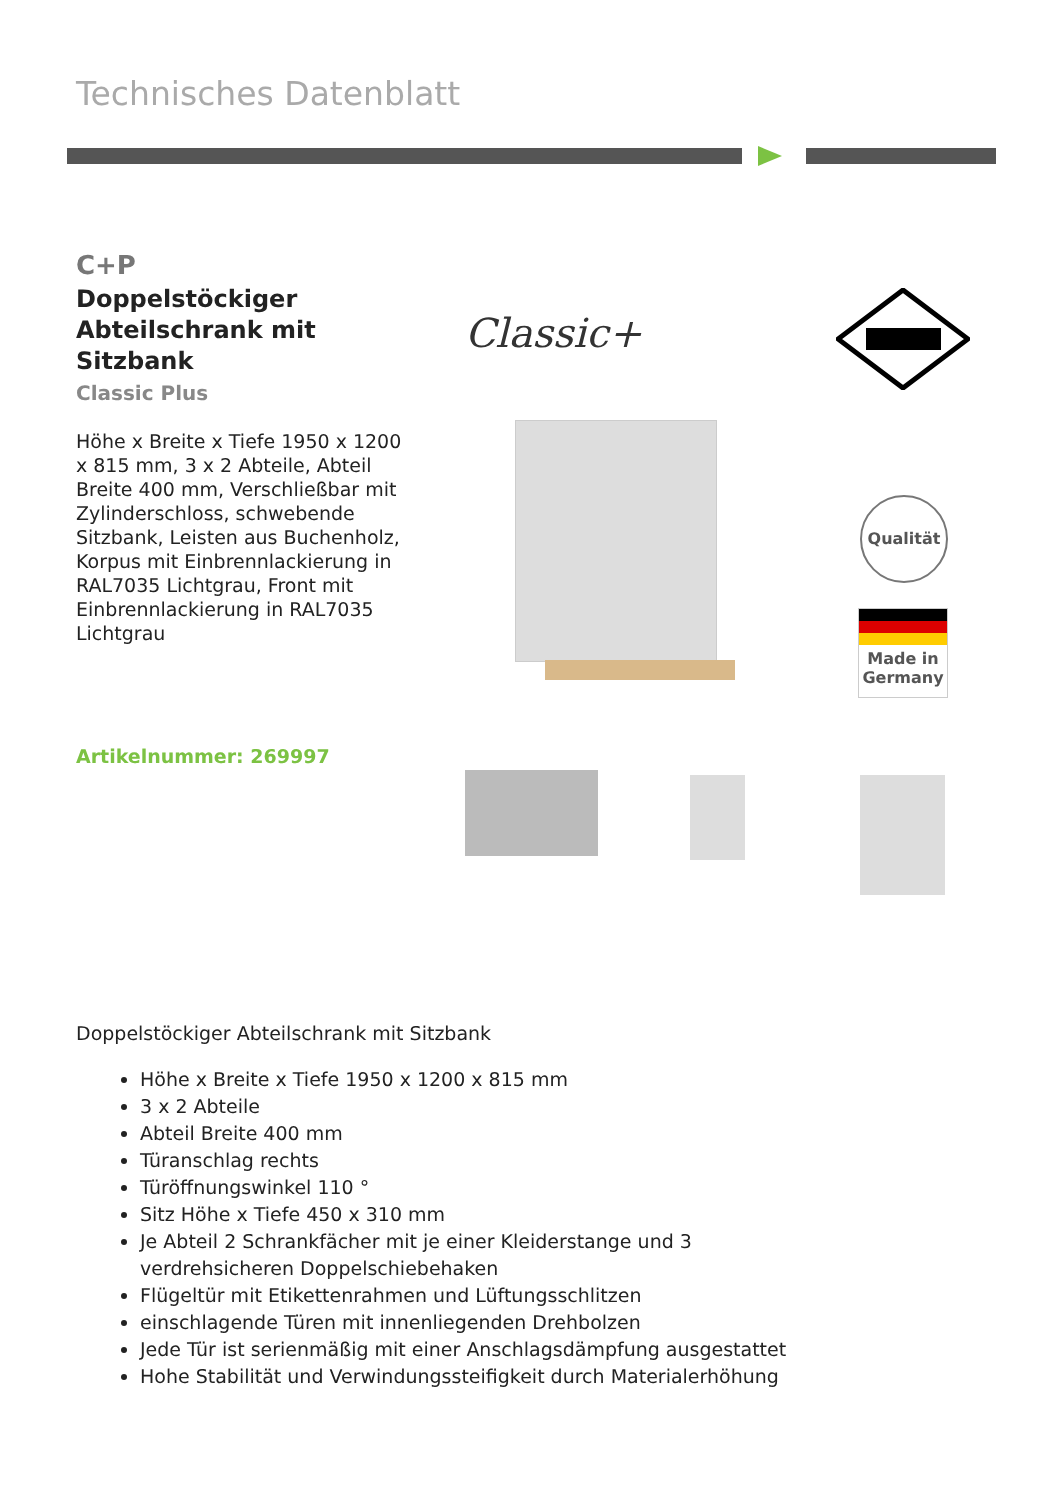Technisches Datenblatt
C+P
Doppelstöckiger Abteilschrank mit Sitzbank
Classic Plus
Höhe x Breite x Tiefe 1950 x 1200 x 815 mm, 3 x 2 Abteile, Abteil Breite 400 mm, Verschließbar mit Zylinderschloss, schwebende Sitzbank, Leisten aus Buchenholz, Korpus mit Einbrennlackierung in RAL7035 Lichtgrau, Front mit Einbrennlackierung in RAL7035 Lichtgrau
Artikelnummer: 269997
Classic+
Qualität
Made in
Germany
Doppelstöckiger Abteilschrank mit Sitzbank
Höhe x Breite x Tiefe 1950 x 1200 x 815 mm
3 x 2 Abteile
Abteil Breite 400 mm
Türanschlag rechts
Türöffnungswinkel 110 °
Sitz Höhe x Tiefe 450 x 310 mm
Je Abteil 2 Schrankfächer mit je einer Kleiderstange und 3 verdrehsicheren Doppelschiebehaken
Flügeltür mit Etikettenrahmen und Lüftungsschlitzen
einschlagende Türen mit innenliegenden Drehbolzen
Jede Tür ist serienmäßig mit einer Anschlagsdämpfung ausgestattet
Hohe Stabilität und Verwindungssteifigkeit durch Materialerhöhung